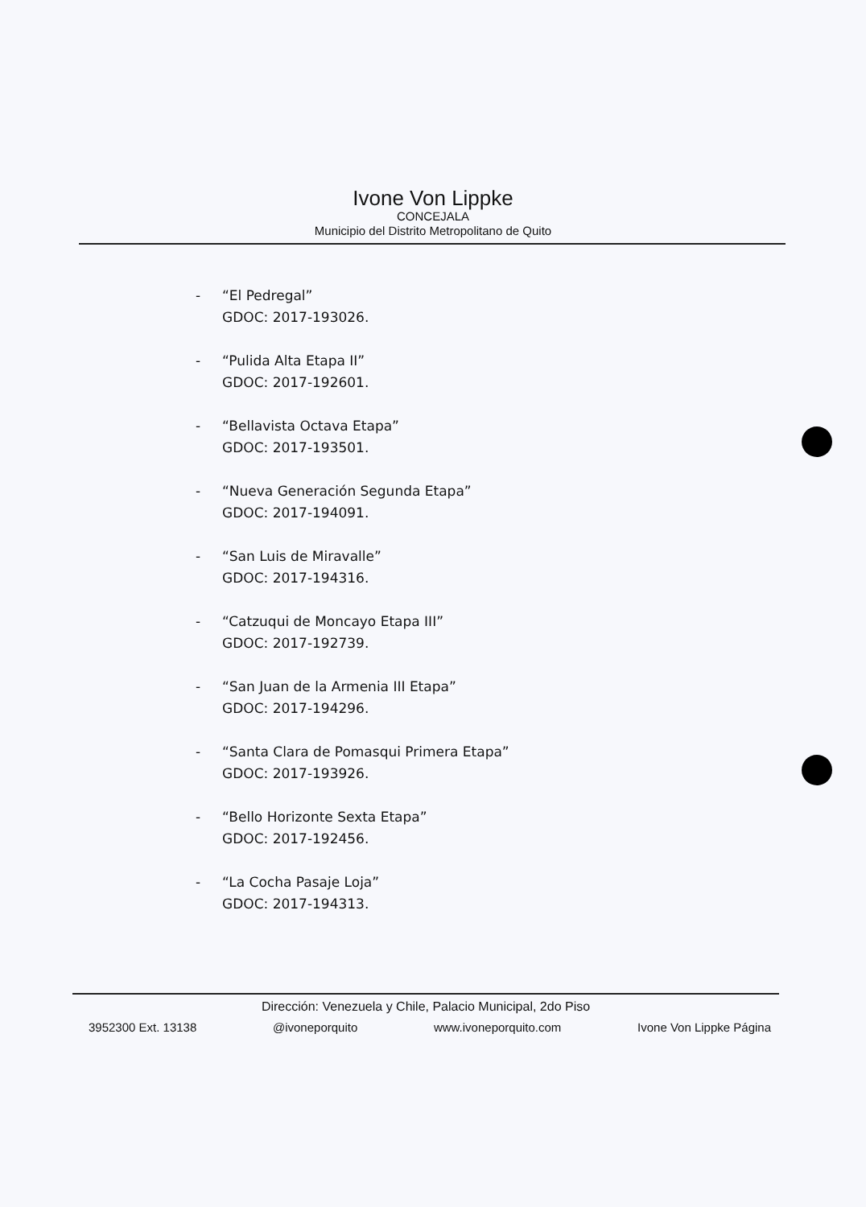Ivone Von Lippke
CONCEJALA
Municipio del Distrito Metropolitano de Quito
- “El Pedregal”
GDOC: 2017-193026.
- “Pulida Alta Etapa II”
GDOC: 2017-192601.
- “Bellavista Octava Etapa”
GDOC: 2017-193501.
- “Nueva Generación Segunda Etapa”
GDOC: 2017-194091.
- “San Luis de Miravalle”
GDOC: 2017-194316.
- “Catzuqui de Moncayo Etapa III”
GDOC: 2017-192739.
- “San Juan de la Armenia III Etapa”
GDOC: 2017-194296.
- “Santa Clara de Pomasqui Primera Etapa”
GDOC: 2017-193926.
- “Bello Horizonte Sexta Etapa”
GDOC: 2017-192456.
- “La Cocha Pasaje Loja”
GDOC: 2017-194313.
Dirección: Venezuela y Chile, Palacio Municipal, 2do Piso
3952300 Ext. 13138 @ivoneporquito www.ivoneporquito.com Ivone Von Lippke Página